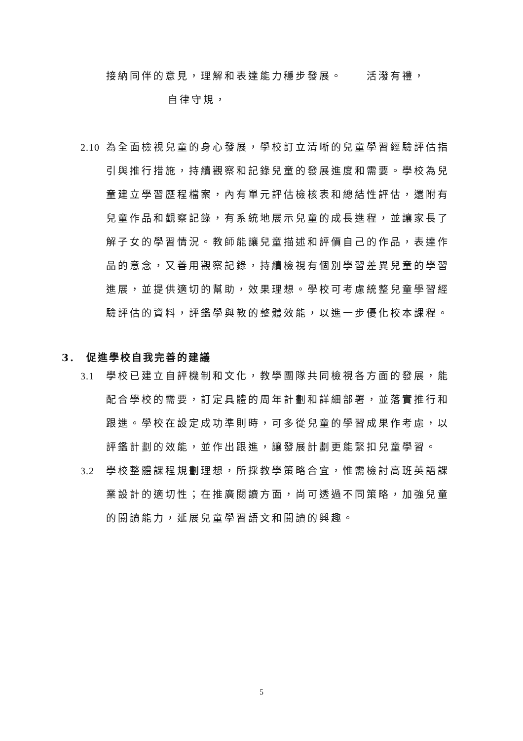接納同伴的意見，理解和表達能力穩步發展。　　活潑有禮，
自律守規，
2.10
為全面檢視兒童的身心發展，學校訂立清晰的兒童學習經驗評估指引與推行措施，持續觀察和記錄兒童的發展進度和需要。學校為兒童建立學習歷程檔案，內有單元評估檢核表和總結性評估，還附有兒童作品和觀察記錄，有系統地展示兒童的成長進程，並讓家長了解子女的學習情況。教師能讓兒童描述和評價自己的作品，表達作品的意念，又善用觀察記錄，持續檢視有個別學習差異兒童的學習進展，並提供適切的幫助，效果理想。學校可考慮統整兒童學習經驗評估的資料，評鑑學與教的整體效能，以進一步優化校本課程。
3.　促進學校自我完善的建議
3.1 學校已建立自評機制和文化，教學團隊共同檢視各方面的發展，能配合學校的需要，訂定具體的周年計劃和詳細部署，並落實推行和跟進。學校在設定成功準則時，可多從兒童的學習成果作考慮，以評鑑計劃的效能，並作出跟進，讓發展計劃更能緊扣兒童學習。
3.2 學校整體課程規劃理想，所採教學策略合宜，惟需檢討高班英語課業設計的適切性；在推廣閱讀方面，尚可透過不同策略，加強兒童的閱讀能力，延展兒童學習語文和閱讀的興趣。
5